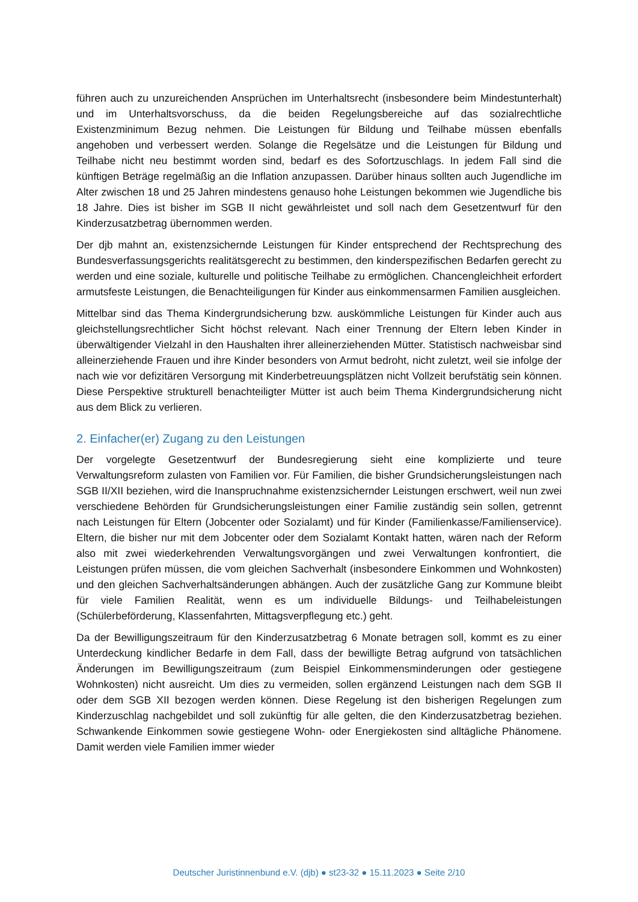führen auch zu unzureichenden Ansprüchen im Unterhaltsrecht (insbesondere beim Mindestunterhalt) und im Unterhaltsvorschuss, da die beiden Regelungsbereiche auf das sozialrechtliche Existenzminimum Bezug nehmen. Die Leistungen für Bildung und Teilhabe müssen ebenfalls angehoben und verbessert werden. Solange die Regelsätze und die Leistungen für Bildung und Teilhabe nicht neu bestimmt worden sind, bedarf es des Sofortzuschlags. In jedem Fall sind die künftigen Beträge regelmäßig an die Inflation anzupassen. Darüber hinaus sollten auch Jugendliche im Alter zwischen 18 und 25 Jahren mindestens genauso hohe Leistungen bekommen wie Jugendliche bis 18 Jahre. Dies ist bisher im SGB II nicht gewährleistet und soll nach dem Gesetzentwurf für den Kinderzusatzbetrag übernommen werden.
Der djb mahnt an, existenzsichernde Leistungen für Kinder entsprechend der Rechtsprechung des Bundesverfassungsgerichts realitätsgerecht zu bestimmen, den kinderspezifischen Bedarfen gerecht zu werden und eine soziale, kulturelle und politische Teilhabe zu ermöglichen. Chancengleichheit erfordert armutsfeste Leistungen, die Benachteiligungen für Kinder aus einkommensarmen Familien ausgleichen.
Mittelbar sind das Thema Kindergrundsicherung bzw. auskömmliche Leistungen für Kinder auch aus gleichstellungsrechtlicher Sicht höchst relevant. Nach einer Trennung der Eltern leben Kinder in überwältigender Vielzahl in den Haushalten ihrer alleinerziehenden Mütter. Statistisch nachweisbar sind alleinerziehende Frauen und ihre Kinder besonders von Armut bedroht, nicht zuletzt, weil sie infolge der nach wie vor defizitären Versorgung mit Kinderbetreuungsplätzen nicht Vollzeit berufstätig sein können. Diese Perspektive strukturell benachteiligter Mütter ist auch beim Thema Kindergrundsicherung nicht aus dem Blick zu verlieren.
2. Einfacher(er) Zugang zu den Leistungen
Der vorgelegte Gesetzentwurf der Bundesregierung sieht eine komplizierte und teure Verwaltungsreform zulasten von Familien vor. Für Familien, die bisher Grundsicherungsleistungen nach SGB II/XII beziehen, wird die Inanspruchnahme existenzsichernder Leistungen erschwert, weil nun zwei verschiedene Behörden für Grundsicherungsleistungen einer Familie zuständig sein sollen, getrennt nach Leistungen für Eltern (Jobcenter oder Sozialamt) und für Kinder (Familienkasse/Familienservice). Eltern, die bisher nur mit dem Jobcenter oder dem Sozialamt Kontakt hatten, wären nach der Reform also mit zwei wiederkehrenden Verwaltungsvorgängen und zwei Verwaltungen konfrontiert, die Leistungen prüfen müssen, die vom gleichen Sachverhalt (insbesondere Einkommen und Wohnkosten) und den gleichen Sachverhaltsänderungen abhängen. Auch der zusätzliche Gang zur Kommune bleibt für viele Familien Realität, wenn es um individuelle Bildungs- und Teilhabeleistungen (Schülerbeförderung, Klassenfahrten, Mittagsverpflegung etc.) geht.
Da der Bewilligungszeitraum für den Kinderzusatzbetrag 6 Monate betragen soll, kommt es zu einer Unterdeckung kindlicher Bedarfe in dem Fall, dass der bewilligte Betrag aufgrund von tatsächlichen Änderungen im Bewilligungszeitraum (zum Beispiel Einkommensminderungen oder gestiegene Wohnkosten) nicht ausreicht. Um dies zu vermeiden, sollen ergänzend Leistungen nach dem SGB II oder dem SGB XII bezogen werden können. Diese Regelung ist den bisherigen Regelungen zum Kinderzuschlag nachgebildet und soll zukünftig für alle gelten, die den Kinderzusatzbetrag beziehen. Schwankende Einkommen sowie gestiegene Wohn- oder Energiekosten sind alltägliche Phänomene. Damit werden viele Familien immer wieder
Deutscher Juristinnenbund e.V. (djb) ● st23-32 ● 15.11.2023 ● Seite 2/10